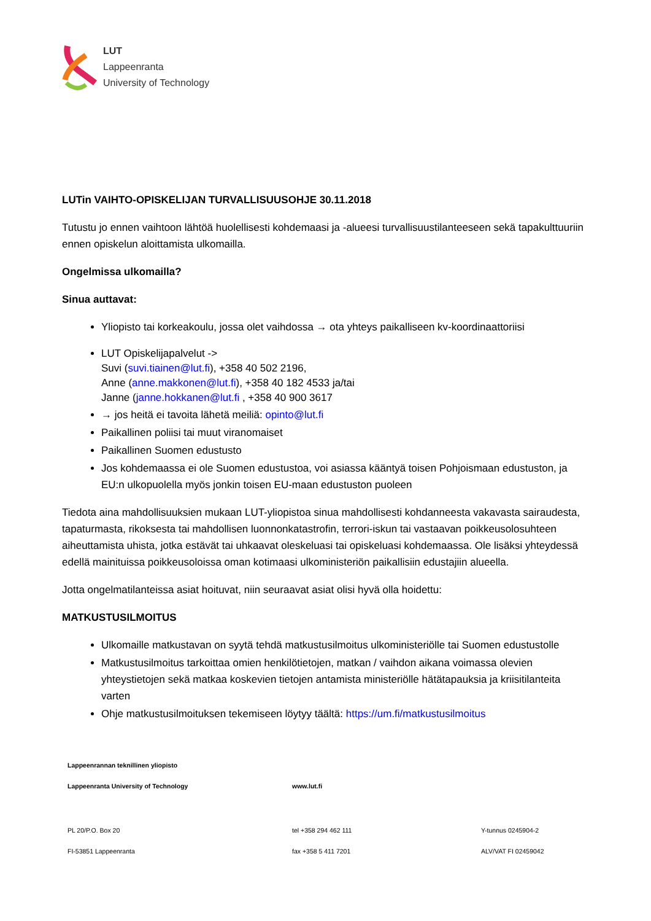LUT
Lappeenranta
University of Technology
LUTin VAIHTO-OPISKELIJAN TURVALLISUUSOHJE 30.11.2018
Tutustu jo ennen vaihtoon lähtöä huolellisesti kohdemaasi ja -alueesi turvallisuustilanteeseen sekä tapakulttuuriin ennen opiskelun aloittamista ulkomailla.
Ongelmissa ulkomailla?
Sinua auttavat:
Yliopisto tai korkeakoulu, jossa olet vaihdossa → ota yhteys paikalliseen kv-koordinaattoriisi
LUT Opiskelijapalvelut ->
Suvi (suvi.tiainen@lut.fi), +358 40 502 2196,
Anne (anne.makkonen@lut.fi), +358 40 182 4533 ja/tai
Janne (janne.hokkanen@lut.fi , +358 40 900 3617
→ jos heitä ei tavoita lähetä meiliä: opinto@lut.fi
Paikallinen poliisi tai muut viranomaiset
Paikallinen Suomen edustusto
Jos kohdemaassa ei ole Suomen edustustoa, voi asiassa kääntyä toisen Pohjoismaan edustuston, ja EU:n ulkopuolella myös jonkin toisen EU-maan edustuston puoleen
Tiedota aina mahdollisuuksien mukaan LUT-yliopistoa sinua mahdollisesti kohdanneesta vakavasta sairaudesta, tapaturmasta, rikoksesta tai mahdollisen luonnonkatastrofin, terrori-iskun tai vastaavan poikkeusolosuhteen aiheuttamista uhista, jotka estävät tai uhkaavat oleskeluasi tai opiskeluasi kohdemaassa. Ole lisäksi yhteydessä edellä mainituissa poikkeusoloissa oman kotimaasi ulkoministeriön paikallisiin edustajiin alueella.
Jotta ongelmatilanteissa asiat hoituvat, niin seuraavat asiat olisi hyvä olla hoidettu:
MATKUSTUSILMOITUS
Ulkomaille matkustavan on syytä tehdä matkustusilmoitus ulkoministeriölle tai Suomen edustustolle
Matkustusilmoitus tarkoittaa omien henkilötietojen, matkan / vaihdon aikana voimassa olevien yhteystietojen sekä matkaa koskevien tietojen antamista ministeriölle hätätapauksia ja kriisitilanteita varten
Ohje matkustusilmoituksen tekemiseen löytyy täältä: https://um.fi/matkustusilmoitus
Lappeenrannan teknillinen yliopisto
Lappeenranta University of Technology www.lut.fi
PL 20/P.O. Box 20 tel +358 294 462 111 Y-tunnus 0245904-2
FI-53851 Lappeenranta fax +358 5 411 7201 ALV/VAT FI 02459042